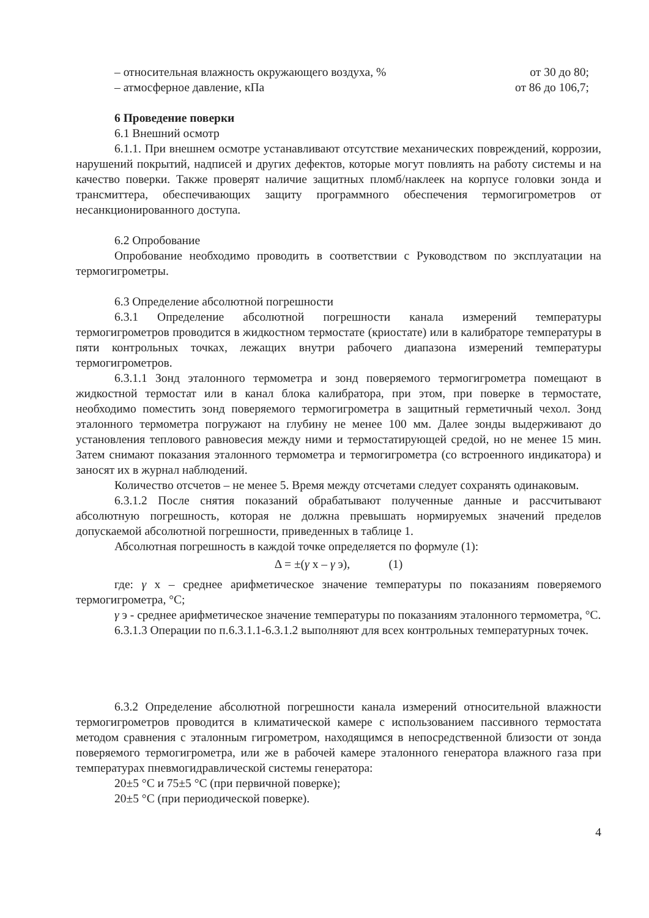– относительная влажность окружающего воздуха, % от 30 до 80;
– атмосферное давление, кПа от 86 до 106,7;
6 Проведение поверки
6.1 Внешний осмотр
6.1.1. При внешнем осмотре устанавливают отсутствие механических повреждений, коррозии, нарушений покрытий, надписей и других дефектов, которые могут повлиять на работу системы и на качество поверки. Также проверят наличие защитных пломб/наклеек на корпусе головки зонда и трансмиттера, обеспечивающих защиту программного обеспечения термогигрометров от несанкционированного доступа.
6.2 Опробование
Опробование необходимо проводить в соответствии с Руководством по эксплуатации на термогигрометры.
6.3 Определение абсолютной погрешности
6.3.1 Определение абсолютной погрешности канала измерений температуры термогигрометров проводится в жидкостном термостате (криостате) или в калибраторе температуры в пяти контрольных точках, лежащих внутри рабочего диапазона измерений температуры термогигрометров.
6.3.1.1 Зонд эталонного термометра и зонд поверяемого термогигрометра помещают в жидкостной термостат или в канал блока калибратора, при этом, при поверке в термостате, необходимо поместить зонд поверяемого термогигрометра в защитный герметичный чехол. Зонд эталонного термометра погружают на глубину не менее 100 мм. Далее зонды выдерживают до установления теплового равновесия между ними и термостатирующей средой, но не менее 15 мин. Затем снимают показания эталонного термометра и термогигрометра (со встроенного индикатора) и заносят их в журнал наблюдений.
Количество отсчетов – не менее 5. Время между отсчетами следует сохранять одинаковым.
6.3.1.2 После снятия показаний обрабатывают полученные данные и рассчитывают абсолютную погрешность, которая не должна превышать нормируемых значений пределов допускаемой абсолютной погрешности, приведенных в таблице 1.
Абсолютная погрешность в каждой точке определяется по формуле (1):
Δ = ±(γ x – γ э), (1)
где: γ x – среднее арифметическое значение температуры по показаниям поверяемого термогигрометра, °С;
γ э - среднее арифметическое значение температуры по показаниям эталонного термометра, °С.
6.3.1.3 Операции по п.6.3.1.1-6.3.1.2 выполняют для всех контрольных температурных точек.
6.3.2 Определение абсолютной погрешности канала измерений относительной влажности термогигрометров проводится в климатической камере с использованием пассивного термостата методом сравнения с эталонным гигрометром, находящимся в непосредственной близости от зонда поверяемого термогигрометра, или же в рабочей камере эталонного генератора влажного газа при температурах пневмогидравлической системы генератора:
20±5 °С и 75±5 °С (при первичной поверке);
20±5 °С (при периодической поверке).
4